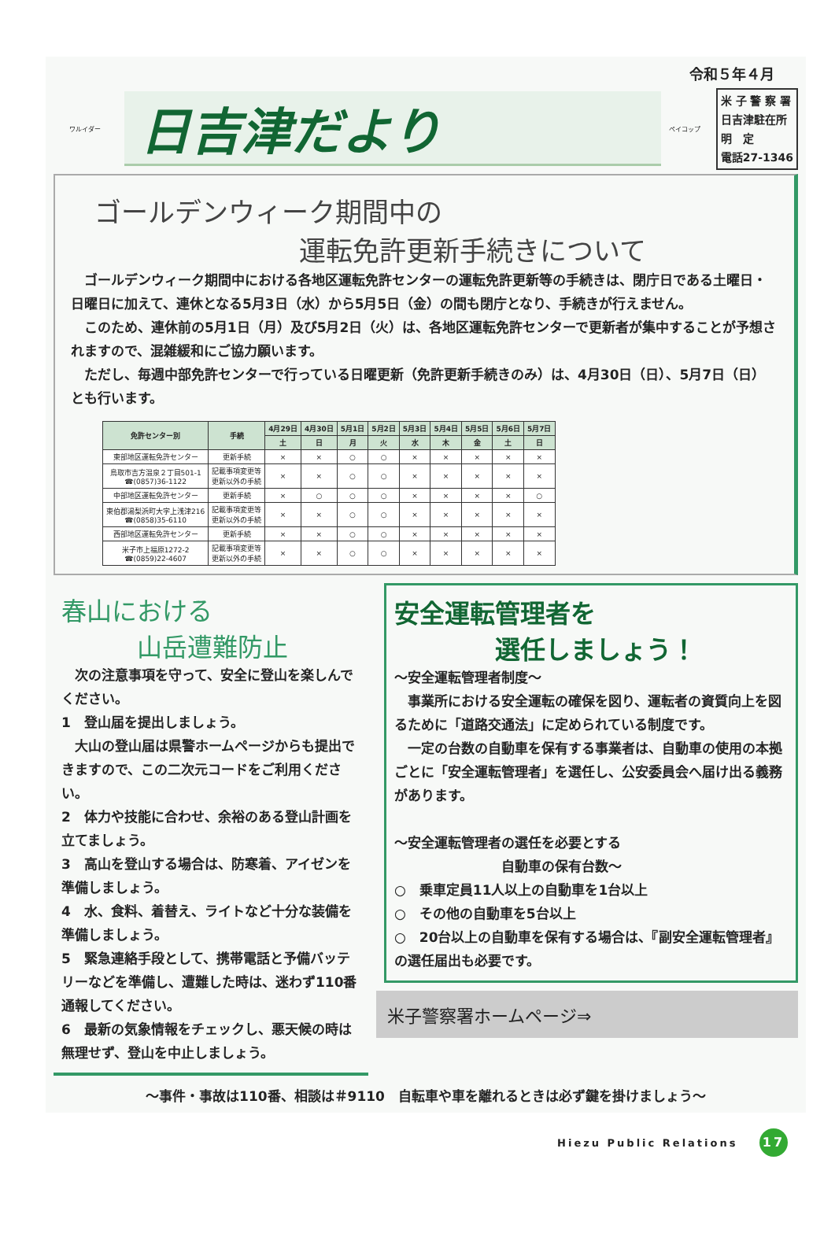令和５年４月
ワルイダー
日吉津だより
ペイコップ
米 子 警 察 署
日吉津駐在所
明　定
電話27-1346
ゴールデンウィーク期間中の
運転免許更新手続きについて
　ゴールデンウィーク期間中における各地区運転免許センターの運転免許更新等の手続きは、閉庁日である土曜日・日曜日に加えて、連休となる5月3日（水）から5月5日（金）の間も閉庁となり、手続きが行えません。
　このため、連休前の5月1日（月）及び5月2日（火）は、各地区運転免許センターで更新者が集中することが予想されますので、混雑緩和にご協力願います。
　ただし、毎週中部免許センターで行っている日曜更新（免許更新手続きのみ）は、4月30日（日）、5月7日（日）とも行います。
| 免許センター別 | 手続 | 4月29日 | 4月30日 | 5月1日 | 5月2日 | 5月3日 | 5月4日 | 5月5日 | 5月6日 | 5月7日 |
| --- | --- | --- | --- | --- | --- | --- | --- | --- | --- | --- |
| | | 土 | 日 | 月 | 火 | 水 | 木 | 金 | 土 | 日 |
| 東部地区運転免許センター | 更新手続 | × | × | ○ | ○ | × | × | × | × | × |
| 鳥取市吉方温泉２丁目501-1 ☎(0857)36-1122 | 記載事項変更等 更新以外の手続 | × | × | ○ | ○ | × | × | × | × | × |
| 中部地区運転免許センター | 更新手続 | × | ○ | ○ | ○ | × | × | × | × | ○ |
| 東伯郡湯梨浜町大字上浅津216 ☎(0858)35-6110 | 記載事項変更等 更新以外の手続 | × | × | ○ | ○ | × | × | × | × | × |
| 西部地区運転免許センター | 更新手続 | × | × | ○ | ○ | × | × | × | × | × |
| 米子市上福原1272-2 ☎(0859)22-4607 | 記載事項変更等 更新以外の手続 | × | × | ○ | ○ | × | × | × | × | × |
春山における
　　　山岳遭難防止
　次の注意事項を守って、安全に登山を楽しんでください。
1　登山届を提出しましょう。
　大山の登山届は県警ホームページからも提出できますので、この二次元コードをご利用ください。
2　体力や技能に合わせ、余裕のある登山計画を立てましょう。
3　高山を登山する場合は、防寒着、アイゼンを準備しましょう。
4　水、食料、着替え、ライトなど十分な装備を準備しましょう。
5　緊急連絡手段として、携帯電話と予備バッテリーなどを準備し、遭難した時は、迷わず110番通報してください。
6　最新の気象情報をチェックし、悪天候の時は無理せず、登山を中止しましょう。
安全運転管理者を
　　　　選任しましょう！
～安全運転管理者制度～
　事業所における安全運転の確保を図り、運転者の資質向上を図るために「道路交通法」に定められている制度です。
　一定の台数の自動車を保有する事業者は、自動車の使用の本拠ごとに「安全運転管理者」を選任し、公安委員会へ届け出る義務があります。
～安全運転管理者の選任を必要とする
　　　　　　　　自動車の保有台数～
○　乗車定員11人以上の自動車を1台以上
○　その他の自動車を5台以上
○　20台以上の自動車を保有する場合は、『副安全運転管理者』の選任届出も必要です。
米子警察署ホームページ⇒
～事件・事故は110番、相談は＃9110　自転車や車を離れるときは必ず鍵を掛けましょう～
Hiezu Public Relations 17